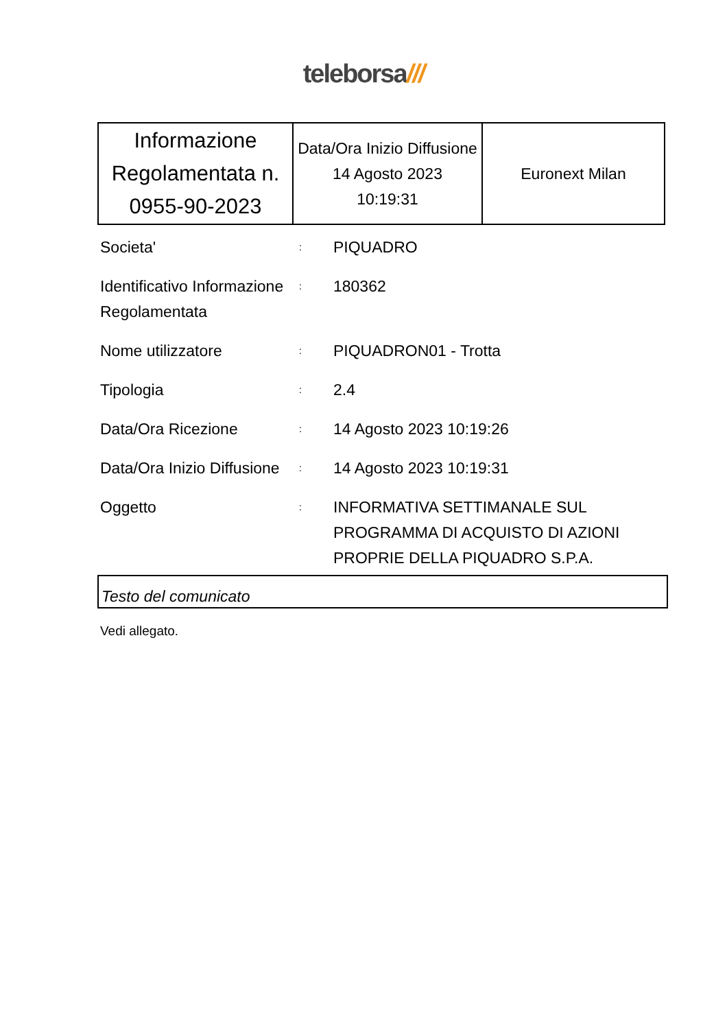teleborsa///
| Informazione Regolamentata n. 0955-90-2023 | Data/Ora Inizio Diffusione 14 Agosto 2023 10:19:31 | Euronext Milan |
| Societa' | : | PIQUADRO |
| Identificativo Informazione Regolamentata | : | 180362 |
| Nome utilizzatore | : | PIQUADRON01 - Trotta |
| Tipologia | : | 2.4 |
| Data/Ora Ricezione | : | 14 Agosto 2023 10:19:26 |
| Data/Ora Inizio Diffusione | : | 14 Agosto 2023 10:19:31 |
| Oggetto | : | INFORMATIVA SETTIMANALE SUL PROGRAMMA DI ACQUISTO DI AZIONI PROPRIE DELLA PIQUADRO S.P.A. |
Testo del comunicato
Vedi allegato.